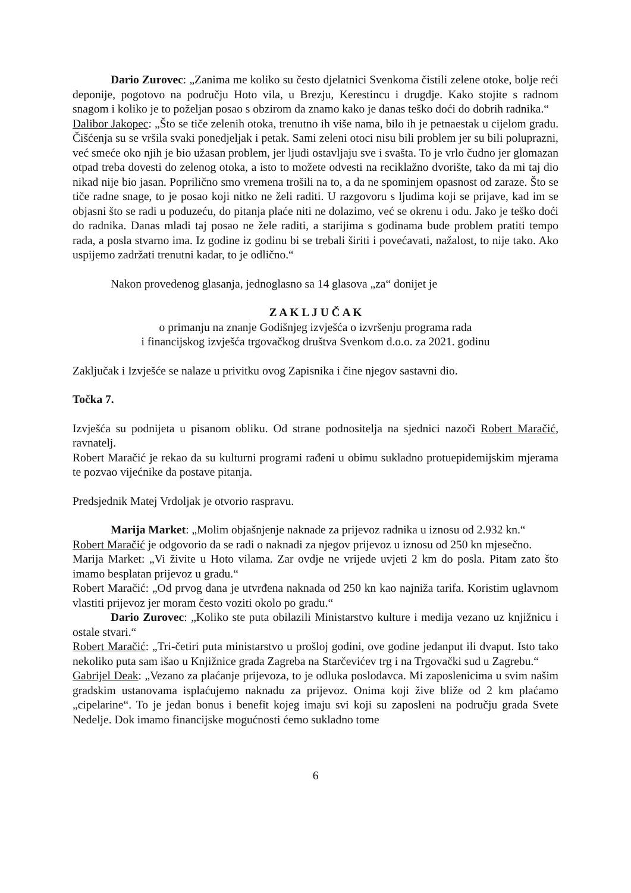Dario Zurovec: „Zanima me koliko su često djelatnici Svenkoma čistili zelene otoke, bolje reći deponije, pogotovo na području Hoto vila, u Brezju, Kerestincu i drugdje. Kako stojite s radnom snagom i koliko je to poželjan posao s obzirom da znamo kako je danas teško doći do dobrih radnika.“
Dalibor Jakopec: „Što se tiče zelenih otoka, trenutno ih više nama, bilo ih je petnaestak u cijelom gradu. Čišćenja su se vršila svaki ponedjeljak i petak. Sami zeleni otoci nisu bili problem jer su bili poluprazni, već smeće oko njih je bio užasan problem, jer ljudi ostavljaju sve i svašta. To je vrlo čudno jer glomazan otpad treba dovesti do zelenog otoka, a isto to možete odvesti na reciklažno dvorište, tako da mi taj dio nikad nije bio jasan. Popriličnо smo vremena trošili na to, a da ne spominjem opasnost od zaraze. Što se tiče radne snage, to je posao koji nitko ne želi raditi. U razgovoru s ljudima koji se prijave, kad im se objasni što se radi u poduzeću, do pitanja plaće niti ne dolazimo, već se okrenu i odu. Jako je teško doći do radnika. Danas mladi taj posao ne žele raditi, a starijima s godinama bude problem pratiti tempo rada, a posla stvarno ima. Iz godine iz godinu bi se trebali širiti i povećavati, nažalost, to nije tako. Ako uspijemo zadržati trenutni kadar, to je odlično.“
Nakon provedenog glasanja, jednoglasno sa 14 glasova „za“ donijet je
Z A K L J U Č A K
o primanju na znanje Godišnjeg izvješća o izvršenju programa rada
i financijskog izvješća trgovačkog društva Svenkom d.o.o. za 2021. godinu
Zaključak i Izvješće se nalaze u privitku ovog Zapisnika i čine njegov sastavni dio.
Točka 7.
Izvješća su podnijeta u pisanom obliku. Od strane podnositelja na sjednici nazoči Robert Maračić, ravnatelj.
Robert Maračić je rekao da su kulturni programi rađeni u obimu sukladno protuepidemijskim mjerama te pozvao vijećnike da postave pitanja.
Predsjednik Matej Vrdoljak je otvorio raspravu.
Marija Market: „Molim objašnjenje naknade za prijevoz radnika u iznosu od 2.932 kn.“
Robert Maračić je odgovorio da se radi o naknadi za njegov prijevoz u iznosu od 250 kn mjesečno.
Marija Market: „Vi živite u Hoto vilama. Zar ovdje ne vrijede uvjeti 2 km do posla. Pitam zato što imamo besplatan prijevoz u gradu.“
Robert Maračić: „Od prvog dana je utvrđena naknada od 250 kn kao najniža tarifa. Koristim uglavnom vlastiti prijevoz jer moram često voziti okolo po gradu.“
Dario Zurovec: „Koliko ste puta obilazili Ministarstvo kulture i medija vezano uz knjižnicu i ostale stvari.“
Robert Maračić: „Tri-četiri puta ministarstvo u prošloj godini, ove godine jedanput ili dvaput. Isto tako nekoliko puta sam išao u Knjižnice grada Zagreba na Starčevićev trg i na Trgovački sud u Zagrebu.“
Gabrijel Deak: „Vezano za plaćanje prijevoza, to je odluka poslodavca. Mi zaposlenicima u svim našim gradskim ustanovama isplaćujemo naknadu za prijevoz. Onima koji žive bliže od 2 km plaćamo „cipelarine“. To je jedan bonus i benefit kojeg imaju svi koji su zaposleni na području grada Svete Nedelje. Dok imamo financijske mogućnosti ćemo sukladno tome
6